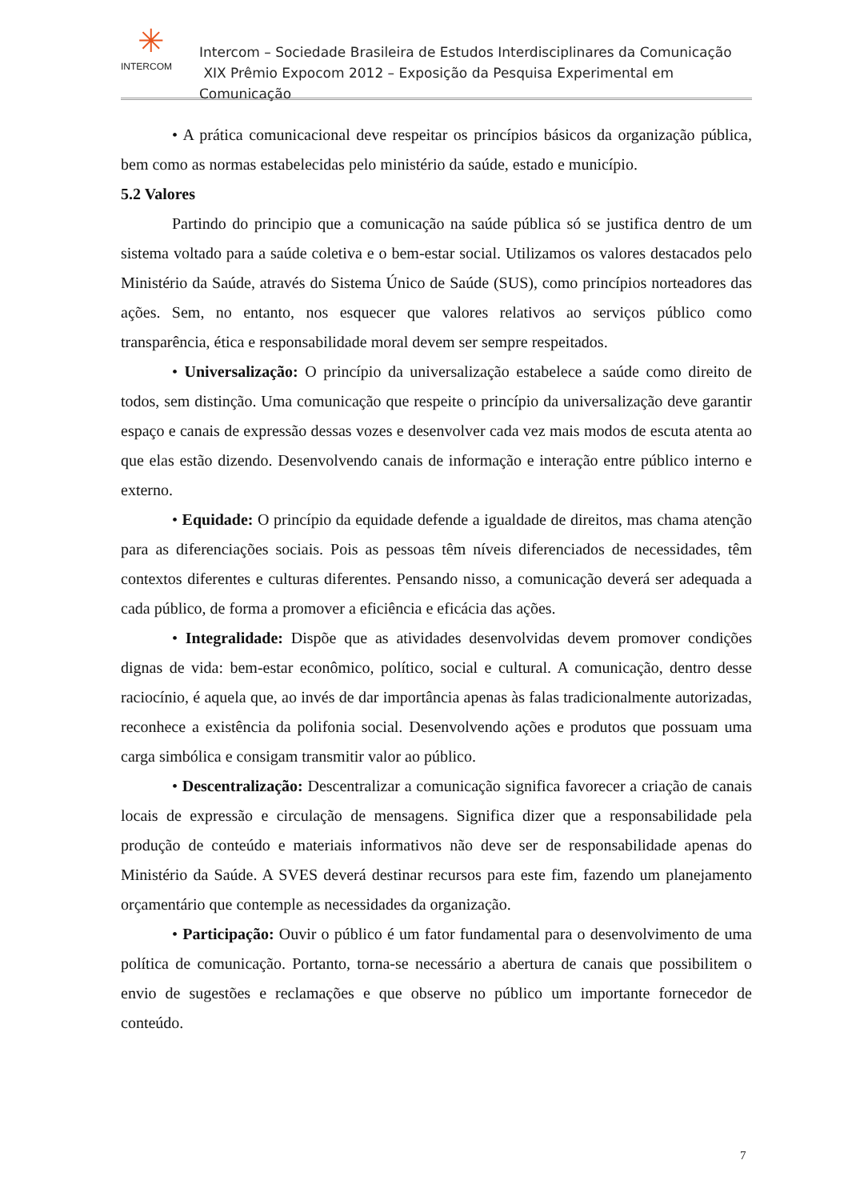✳
INTERCOM
Intercom – Sociedade Brasileira de Estudos Interdisciplinares da Comunicação
XIX Prêmio Expocom 2012 – Exposição da Pesquisa Experimental em Comunicação
• A prática comunicacional deve respeitar os princípios básicos da organização pública, bem como as normas estabelecidas pelo ministério da saúde, estado e município.
5.2 Valores
Partindo do principio que a comunicação na saúde pública só se justifica dentro de um sistema voltado para a saúde coletiva e o bem-estar social. Utilizamos os valores destacados pelo Ministério da Saúde, através do Sistema Único de Saúde (SUS), como princípios norteadores das ações. Sem, no entanto, nos esquecer que valores relativos ao serviços público como transparência, ética e responsabilidade moral devem ser sempre respeitados.
• Universalização: O princípio da universalização estabelece a saúde como direito de todos, sem distinção. Uma comunicação que respeite o princípio da universalização deve garantir espaço e canais de expressão dessas vozes e desenvolver cada vez mais modos de escuta atenta ao que elas estão dizendo. Desenvolvendo canais de informação e interação entre público interno e externo.
• Equidade: O princípio da equidade defende a igualdade de direitos, mas chama atenção para as diferenciações sociais. Pois as pessoas têm níveis diferenciados de necessidades, têm contextos diferentes e culturas diferentes. Pensando nisso, a comunicação deverá ser adequada a cada público, de forma a promover a eficiência e eficácia das ações.
• Integralidade: Dispõe que as atividades desenvolvidas devem promover condições dignas de vida: bem-estar econômico, político, social e cultural. A comunicação, dentro desse raciocínio, é aquela que, ao invés de dar importância apenas às falas tradicionalmente autorizadas, reconhece a existência da polifonia social. Desenvolvendo ações e produtos que possuam uma carga simbólica e consigam transmitir valor ao público.
• Descentralização: Descentralizar a comunicação significa favorecer a criação de canais locais de expressão e circulação de mensagens. Significa dizer que a responsabilidade pela produção de conteúdo e materiais informativos não deve ser de responsabilidade apenas do Ministério da Saúde. A SVES deverá destinar recursos para este fim, fazendo um planejamento orçamentário que contemple as necessidades da organização.
• Participação: Ouvir o público é um fator fundamental para o desenvolvimento de uma política de comunicação. Portanto, torna-se necessário a abertura de canais que possibilitem o envio de sugestões e reclamações e que observe no público um importante fornecedor de conteúdo.
7